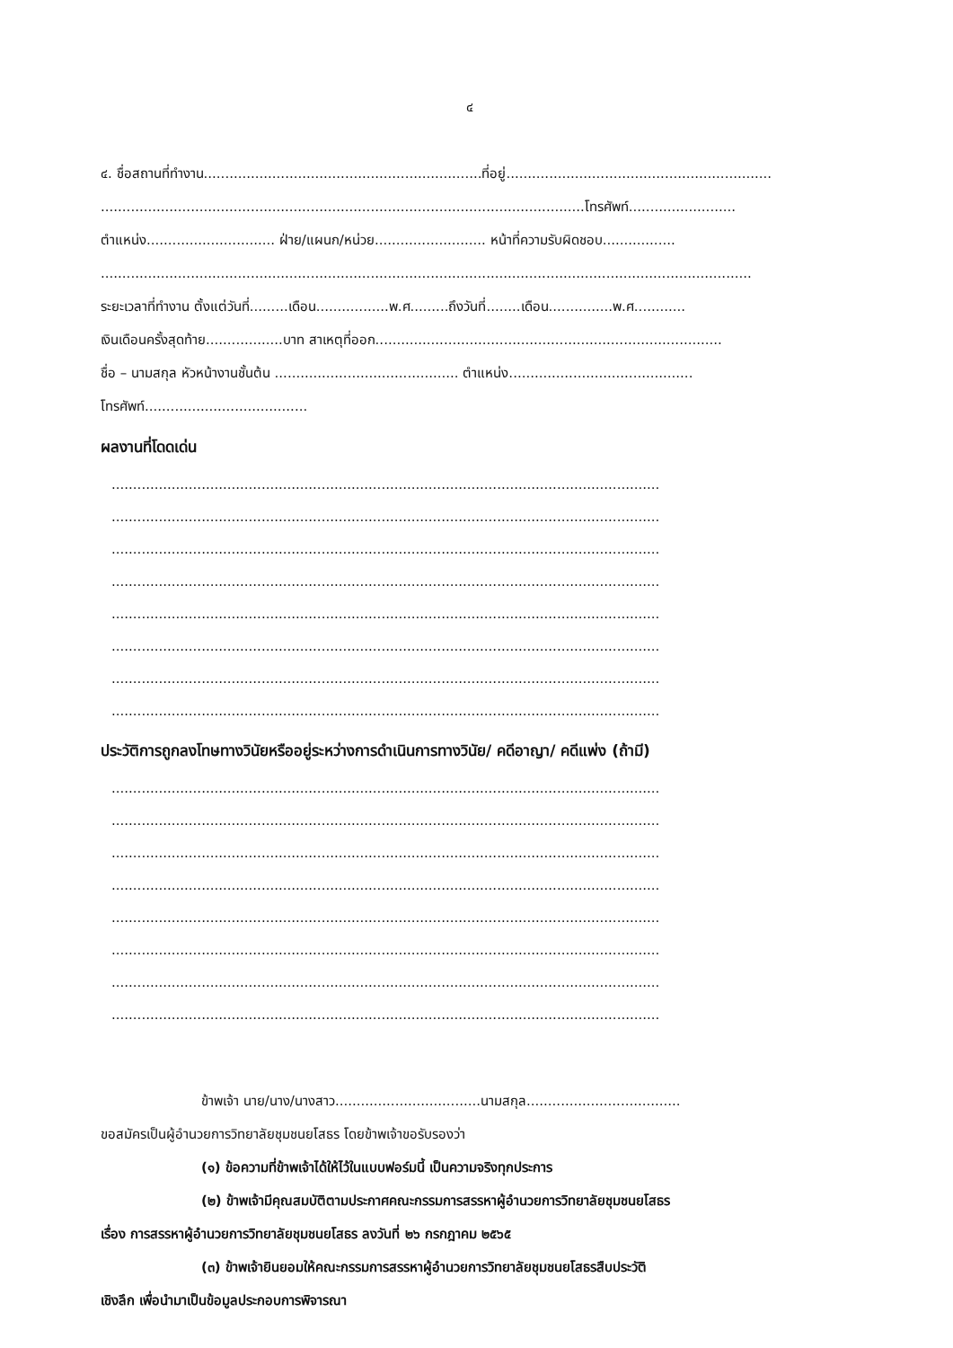๔
๔. ชื่อสถานที่ทำงาน.................................................................ที่อยู่..............................................................
.................................................................................................................โทรศัพท์.........................
ตำแหน่ง.............................. ฝ่าย/แผนก/หน่วย.......................... หน้าที่ความรับผิดชอบ.................
........................................................................................................................................................
ระยะเวลาที่ทำงาน ตั้งแต่วันที่.........เดือน.................พ.ศ.........ถึงวันที่........เดือน...............พ.ศ............
เงินเดือนครั้งสุดท้าย..................บาท สาเหตุที่ออก.................................................................................
ชื่อ – นามสกุล หัวหน้างานชั้นต้น ........................................... ตำแหน่ง...........................................
โทรศัพท์......................................
ผลงานที่โดดเด่น
................................................................................................................................
................................................................................................................................
................................................................................................................................
................................................................................................................................
................................................................................................................................
................................................................................................................................
................................................................................................................................
................................................................................................................................
ประวัติการถูกลงโทษทางวินัยหรืออยู่ระหว่างการดำเนินการทางวินัย/ คดีอาญา/ คดีแพ่ง (ถ้ามี)
................................................................................................................................
................................................................................................................................
................................................................................................................................
................................................................................................................................
................................................................................................................................
................................................................................................................................
................................................................................................................................
................................................................................................................................
ข้าพเจ้า นาย/นาง/นางสาว..................................นามสกุล....................................
ขอสมัครเป็นผู้อำนวยการวิทยาลัยชุมชนยโสธร โดยข้าพเจ้าขอรับรองว่า
(๑) ข้อความที่ข้าพเจ้าได้ให้ไว้ในแบบฟอร์มนี้ เป็นความจริงทุกประการ
(๒) ข้าพเจ้ามีคุณสมบัติตามประกาศคณะกรรมการสรรหาผู้อำนวยการวิทยาลัยชุมชนยโสธร
เรื่อง การสรรหาผู้อำนวยการวิทยาลัยชุมชนยโสธร ลงวันที่ ๒๖ กรกฎาคม ๒๕๖๕
(๓) ข้าพเจ้ายินยอมให้คณะกรรมการสรรหาผู้อำนวยการวิทยาลัยชุมชนยโสธรสืบประวัติ
เชิงลึก เพื่อนำมาเป็นข้อมูลประกอบการพิจารณา